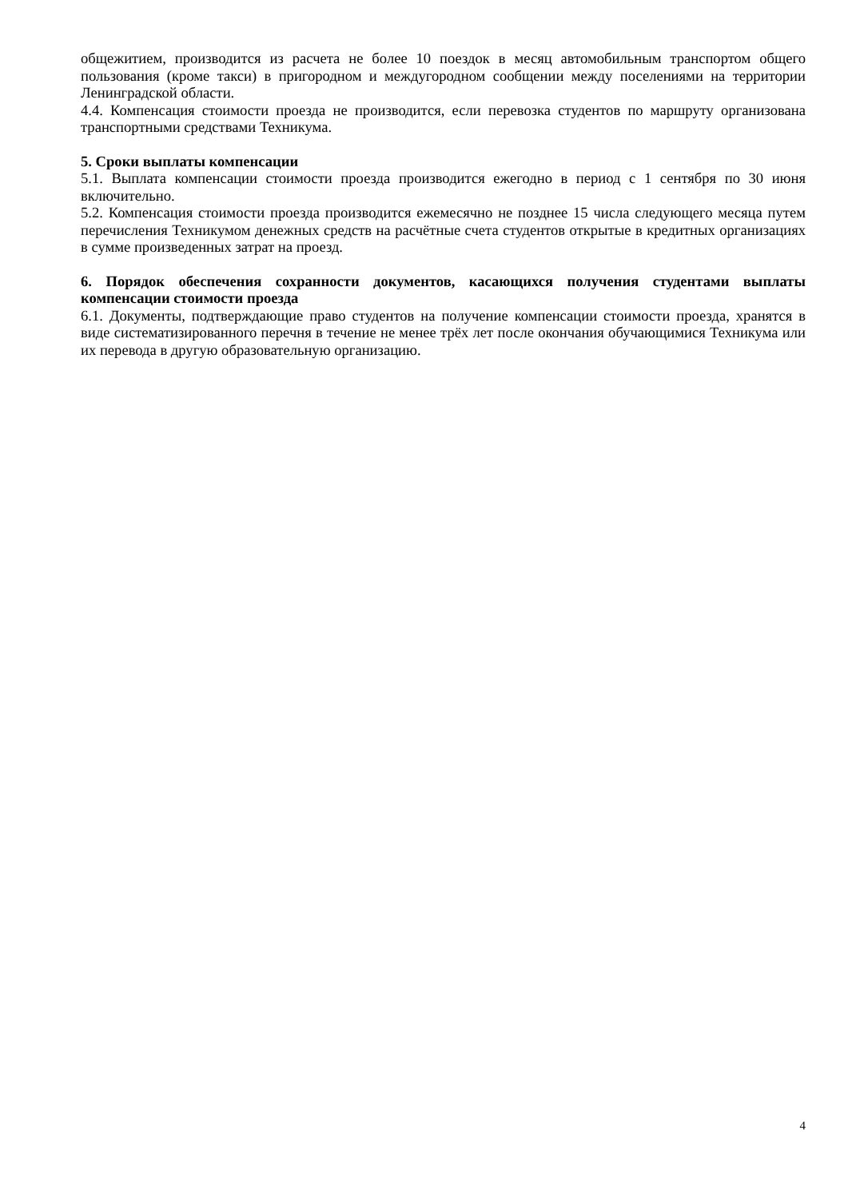общежитием, производится из расчета не более 10 поездок в месяц автомобильным транспортом общего пользования (кроме такси) в пригородном и междугородном сообщении между поселениями на территории Ленинградской области.
4.4. Компенсация стоимости проезда не производится, если перевозка студентов по маршруту организована транспортными средствами Техникума.
5. Сроки выплаты компенсации
5.1. Выплата компенсации стоимости проезда производится ежегодно в период с 1 сентября по 30 июня включительно.
5.2. Компенсация стоимости проезда производится ежемесячно не позднее 15 числа следующего месяца путем перечисления Техникумом денежных средств на расчётные счета студентов открытые в кредитных организациях в сумме произведенных затрат на проезд.
6. Порядок обеспечения сохранности документов, касающихся получения студентами выплаты компенсации стоимости проезда
6.1. Документы, подтверждающие право студентов на получение компенсации стоимости проезда, хранятся в виде систематизированного перечня в течение не менее трёх лет после окончания обучающимися Техникума или их перевода в другую образовательную организацию.
4